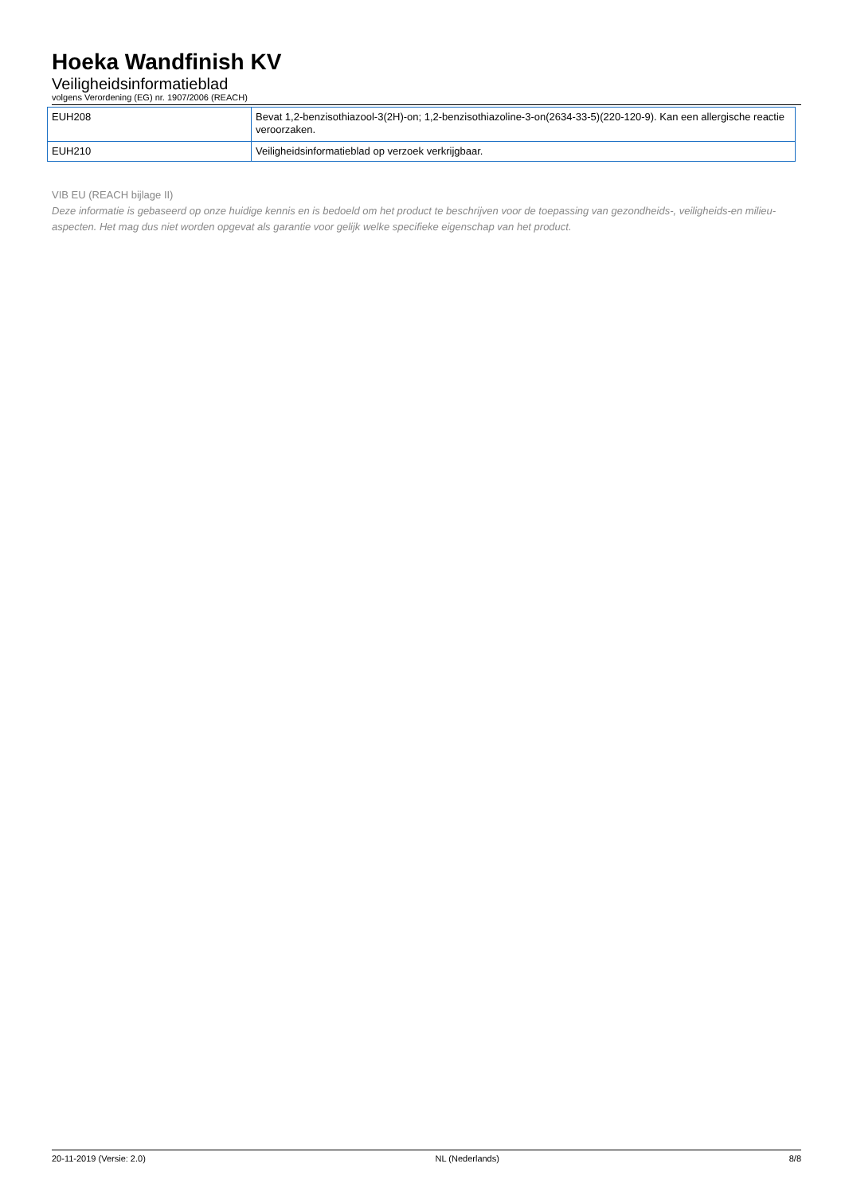Hoeka Wandfinish KV
Veiligheidsinformatieblad
volgens Verordening (EG) nr. 1907/2006 (REACH)
| EUH208 | Bevat 1,2-benzisothiazool-3(2H)-on; 1,2-benzisothiazoline-3-on(2634-33-5)(220-120-9). Kan een allergische reactie veroorzaken. |
| EUH210 | Veiligheidsinformatieblad op verzoek verkrijgbaar. |
VIB EU (REACH bijlage II)
Deze informatie is gebaseerd op onze huidige kennis en is bedoeld om het product te beschrijven voor de toepassing van gezondheids-, veiligheids-en milieu-aspecten. Het mag dus niet worden opgevat als garantie voor gelijk welke specifieke eigenschap van het product.
20-11-2019 (Versie: 2.0) NL (Nederlands) 8/8